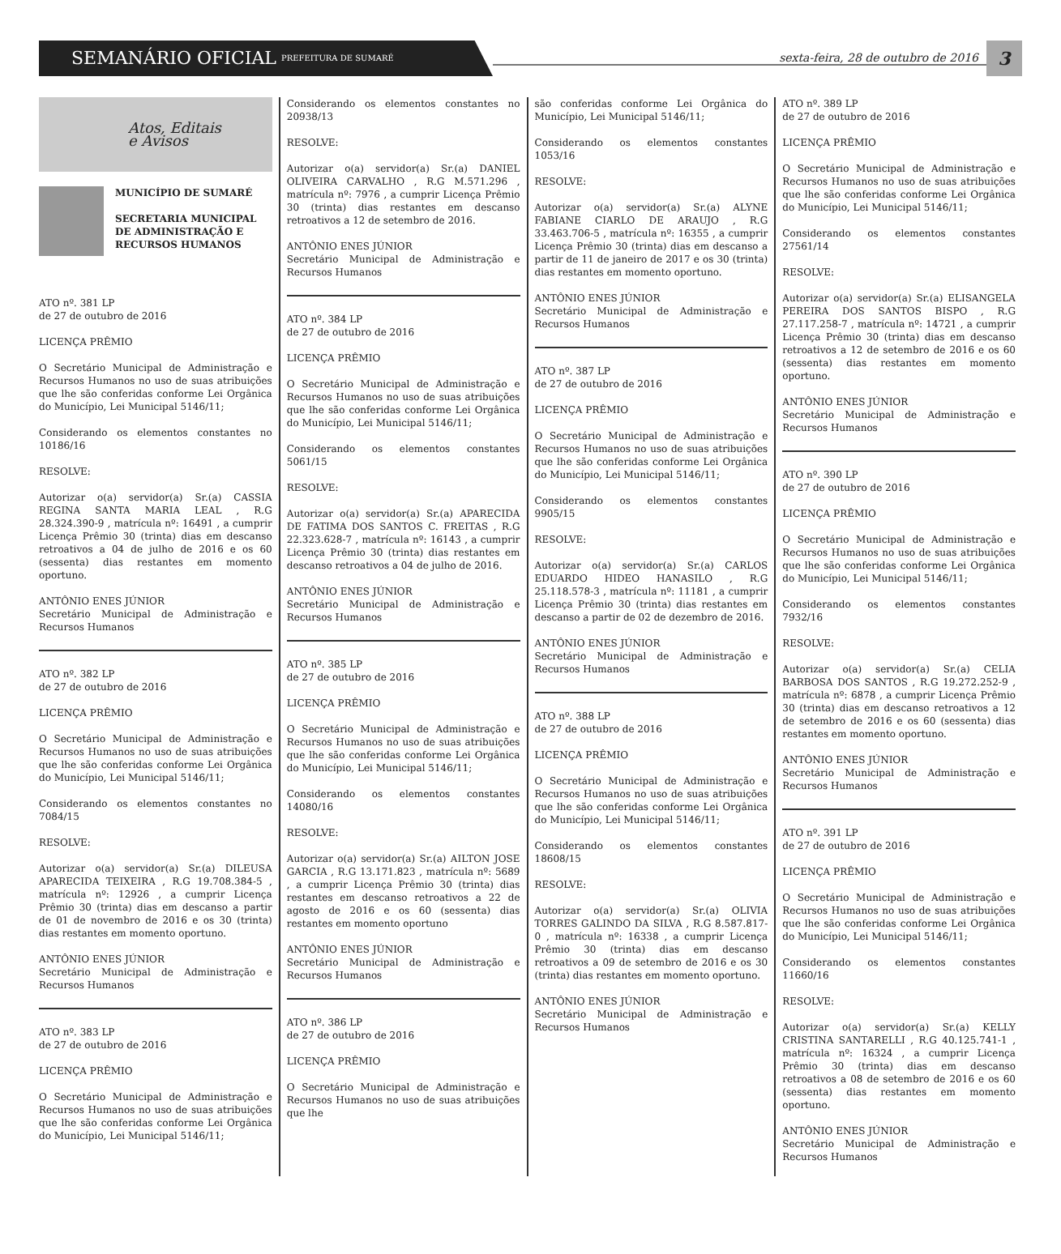SEMANÁRIO OFICIAL PREFEITURA DE SUMARÉ
sexta-feira, 28 de outubro de 2016
3
Atos, Editais
e Avisos
MUNICÍPIO DE SUMARÉ
SECRETARIA MUNICIPAL DE ADMINISTRAÇÃO E RECURSOS HUMANOS
ATO nº. 381 LP
de 27 de outubro de 2016
LICENÇA PRÊMIO
O Secretário Municipal de Administração e Recursos Humanos no uso de suas atribuições que lhe são conferidas conforme Lei Orgânica do Município, Lei Municipal 5146/11;
Considerando os elementos constantes no 10186/16
RESOLVE:
Autorizar o(a) servidor(a) Sr.(a) CASSIA REGINA SANTA MARIA LEAL , R.G 28.324.390-9 , matrícula nº: 16491 , a cumprir Licença Prêmio 30 (trinta) dias em descanso retroativos a 04 de julho de 2016 e os 60 (sessenta) dias restantes em momento oportuno.
ANTÔNIO ENES JÚNIOR
Secretário Municipal de Administração e Recursos Humanos
ATO nº. 382 LP
de 27 de outubro de 2016
LICENÇA PRÊMIO
O Secretário Municipal de Administração e Recursos Humanos no uso de suas atribuições que lhe são conferidas conforme Lei Orgânica do Município, Lei Municipal 5146/11;
Considerando os elementos constantes no 7084/15
RESOLVE:
Autorizar o(a) servidor(a) Sr.(a) DILEUSA APARECIDA TEIXEIRA , R.G 19.708.384-5 , matrícula nº: 12926 , a cumprir Licença Prêmio 30 (trinta) dias em descanso a partir de 01 de novembro de 2016 e os 30 (trinta) dias restantes em momento oportuno.
ANTÔNIO ENES JÚNIOR
Secretário Municipal de Administração e Recursos Humanos
ATO nº. 383 LP
de 27 de outubro de 2016
LICENÇA PRÊMIO
O Secretário Municipal de Administração e Recursos Humanos no uso de suas atribuições que lhe são conferidas conforme Lei Orgânica do Município, Lei Municipal 5146/11;
Considerando os elementos constantes no 20938/13
RESOLVE:
Autorizar o(a) servidor(a) Sr.(a) DANIEL OLIVEIRA CARVALHO , R.G M.571.296 , matrícula nº: 7976 , a cumprir Licença Prêmio 30 (trinta) dias restantes em descanso retroativos a 12 de setembro de 2016.
ANTÔNIO ENES JÚNIOR
Secretário Municipal de Administração e Recursos Humanos
ATO nº. 384 LP
de 27 de outubro de 2016
LICENÇA PRÊMIO
O Secretário Municipal de Administração e Recursos Humanos no uso de suas atribuições que lhe são conferidas conforme Lei Orgânica do Município, Lei Municipal 5146/11;
Considerando os elementos constantes 5061/15
RESOLVE:
Autorizar o(a) servidor(a) Sr.(a) APARECIDA DE FATIMA DOS SANTOS C. FREITAS , R.G 22.323.628-7 , matrícula nº: 16143 , a cumprir Licença Prêmio 30 (trinta) dias restantes em descanso retroativos a 04 de julho de 2016.
ANTÔNIO ENES JÚNIOR
Secretário Municipal de Administração e Recursos Humanos
ATO nº. 385 LP
de 27 de outubro de 2016
LICENÇA PRÊMIO
O Secretário Municipal de Administração e Recursos Humanos no uso de suas atribuições que lhe são conferidas conforme Lei Orgânica do Município, Lei Municipal 5146/11;
Considerando os elementos constantes 14080/16
RESOLVE:
Autorizar o(a) servidor(a) Sr.(a) AILTON JOSE GARCIA , R.G 13.171.823 , matrícula nº: 5689 , a cumprir Licença Prêmio 30 (trinta) dias restantes em descanso retroativos a 22 de agosto de 2016 e os 60 (sessenta) dias restantes em momento oportuno
ANTÔNIO ENES JÚNIOR
Secretário Municipal de Administração e Recursos Humanos
ATO nº. 386 LP
de 27 de outubro de 2016
LICENÇA PRÊMIO
O Secretário Municipal de Administração e Recursos Humanos no uso de suas atribuições que lhe
são conferidas conforme Lei Orgânica do Município, Lei Municipal 5146/11;
Considerando os elementos constantes 1053/16
RESOLVE:
Autorizar o(a) servidor(a) Sr.(a) ALYNE FABIANE CIARLO DE ARAUJO , R.G 33.463.706-5 , matrícula nº: 16355 , a cumprir Licença Prêmio 30 (trinta) dias em descanso a partir de 11 de janeiro de 2017 e os 30 (trinta) dias restantes em momento oportuno.
ANTÔNIO ENES JÚNIOR
Secretário Municipal de Administração e Recursos Humanos
ATO nº. 387 LP
de 27 de outubro de 2016
LICENÇA PRÊMIO
O Secretário Municipal de Administração e Recursos Humanos no uso de suas atribuições que lhe são conferidas conforme Lei Orgânica do Município, Lei Municipal 5146/11;
Considerando os elementos constantes 9905/15
RESOLVE:
Autorizar o(a) servidor(a) Sr.(a) CARLOS EDUARDO HIDEO HANASILO , R.G 25.118.578-3 , matrícula nº: 11181 , a cumprir Licença Prêmio 30 (trinta) dias restantes em descanso a partir de 02 de dezembro de 2016.
ANTÔNIO ENES JÚNIOR
Secretário Municipal de Administração e Recursos Humanos
ATO nº. 388 LP
de 27 de outubro de 2016
LICENÇA PRÊMIO
O Secretário Municipal de Administração e Recursos Humanos no uso de suas atribuições que lhe são conferidas conforme Lei Orgânica do Município, Lei Municipal 5146/11;
Considerando os elementos constantes 18608/15
RESOLVE:
Autorizar o(a) servidor(a) Sr.(a) OLIVIA TORRES GALINDO DA SILVA , R.G 8.587.817-0 , matrícula nº: 16338 , a cumprir Licença Prêmio 30 (trinta) dias em descanso retroativos a 09 de setembro de 2016 e os 30 (trinta) dias restantes em momento oportuno.
ANTÔNIO ENES JÚNIOR
Secretário Municipal de Administração e Recursos Humanos
ATO nº. 389 LP
de 27 de outubro de 2016
LICENÇA PRÊMIO
O Secretário Municipal de Administração e Recursos Humanos no uso de suas atribuições que lhe são conferidas conforme Lei Orgânica do Município, Lei Municipal 5146/11;
Considerando os elementos constantes 27561/14
RESOLVE:
Autorizar o(a) servidor(a) Sr.(a) ELISANGELA PEREIRA DOS SANTOS BISPO , R.G 27.117.258-7 , matrícula nº: 14721 , a cumprir Licença Prêmio 30 (trinta) dias em descanso retroativos a 12 de setembro de 2016 e os 60 (sessenta) dias restantes em momento oportuno.
ANTÔNIO ENES JÚNIOR
Secretário Municipal de Administração e Recursos Humanos
ATO nº. 390 LP
de 27 de outubro de 2016
LICENÇA PRÊMIO
O Secretário Municipal de Administração e Recursos Humanos no uso de suas atribuições que lhe são conferidas conforme Lei Orgânica do Município, Lei Municipal 5146/11;
Considerando os elementos constantes 7932/16
RESOLVE:
Autorizar o(a) servidor(a) Sr.(a) CELIA BARBOSA DOS SANTOS , R.G 19.272.252-9 , matrícula nº: 6878 , a cumprir Licença Prêmio 30 (trinta) dias em descanso retroativos a 12 de setembro de 2016 e os 60 (sessenta) dias restantes em momento oportuno.
ANTÔNIO ENES JÚNIOR
Secretário Municipal de Administração e Recursos Humanos
ATO nº. 391 LP
de 27 de outubro de 2016
LICENÇA PRÊMIO
O Secretário Municipal de Administração e Recursos Humanos no uso de suas atribuições que lhe são conferidas conforme Lei Orgânica do Município, Lei Municipal 5146/11;
Considerando os elementos constantes 11660/16
RESOLVE:
Autorizar o(a) servidor(a) Sr.(a) KELLY CRISTINA SANTARELLI , R.G 40.125.741-1 , matrícula nº: 16324 , a cumprir Licença Prêmio 30 (trinta) dias em descanso retroativos a 08 de setembro de 2016 e os 60 (sessenta) dias restantes em momento oportuno.
ANTÔNIO ENES JÚNIOR
Secretário Municipal de Administração e Recursos Humanos